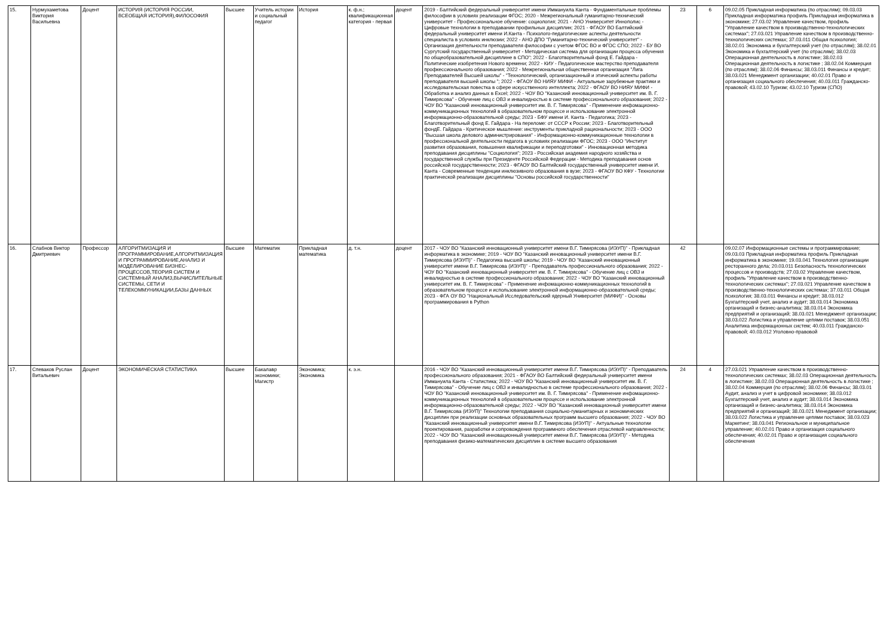| 15. | Нурмухаметова Виктория Васильевна | Доцент | ИСТОРИЯ (ИСТОРИЯ РОССИИ, ВСЕОБЩАЯ ИСТОРИЯ),ФИЛОСОФИЯ | Высшее | Учитель истории и социальный педагог | История | к. ф.н.; квалификационная категория - первая | доцент | 2019 - Балтийский федеральный университет имени Иммануила Канта - Фундаментальные проблемы философии в условиях реализации ФГОС; 2020 - Межрегиональный гуманитарно-технический университет - Профессиональное обучение: социология; 2021 - АНО Университет Иннополис - Цифровые технологии в преподавании профильных дисциплин; 2021 - ФГАОУ ВО Балтийский федеральный университет имени И.Канта - Психолого-педагогические аспекты деятельности специалиста в условиях инклюзии; 2022 - АНО ДПО "Гуманитарно-технический университет" - Организация деятельности преподавателя философии с учетом ФГОС ВО и ФГОС СПО; 2022 - БУ ВО Сургутский государственный университет - Методическая система для организации процесса обучения по общеобразовательной дисциплине в СПО"; 2022 - Благотворительный фонд Е. Гайдара - Политические изобретения Нового времени; 2022 - КИУ - Педагогическое мастерство преподавателя профкессионального образования; 2022 - Межрегиональная общественная организация "Лига Преподавателей Высшей школы" - "Технологический, организационный и этический аспекты работы преподавателя высшей школы "; 2022 - ФГАОУ ВО НИЯУ МИФИ - Актуальные зарубежные практики и исследовательская повестка в сфере искусственного интеллекта; 2022 - ФГАОУ ВО НИЯУ МИФИ - Обработка и анализ данных в Excel; 2022 - ЧОУ ВО "Казанский инновационный университет им. В. Г. Тимирясова" - Обучение лиц с ОВЗ и инвалидностью в системе профессионального образования; 2022 - ЧОУ ВО "Казанский инновационный университет им. В. Г. Тимирясова" - Применение инфомационно-коммуникационных технологий в образовательном процессе и использование электронной информационно-образовательной среды; 2023 - БФУ имени И. Канта - Педагогика; 2023 - Благотворительный фонд Е. Гайдара - На переломе: от СССР к России; 2023 - Благотворительный фондЕ. Гайдара - Критическое мышление: инструменты прикладной рациональности; 2023 - ООО "Высшая школа делового администрирования" - Информационно-коммуникационные технологии в профессиональной деятельности педагога в условиях реализации ФГОС; 2023 - ООО "Институт развития образования, повышения квалификации и переподготовки" - Инновационная методика преподавания дисциплины "Социология"; 2023 - Российская академия народного хозяйства и государственной службы при Президенте Российской Федерации - Методика преподавания основ российской государственности; 2023 - ФГАОУ ВО Балтийский государственный университет имени И. Канта - Современные тенденции инклюзивного образования в вузе; 2023 - ФГАОУ ВО КФУ - Технологии практической реализации дисциплины "Основы российской государственности" | 23 | 6 | 09.02.05 Прикладная информатика (по отраслям); 09.03.03 Прикладная информатика профиль Прикладная информатика в экономике; 27.03.02 Управление качеством, профиль "Управление качеством в производственно-технологических системах"; 27.03.021 Управление качеством в производственно-технологических системах; 37.03.011 Общая психология; 38.02.01 Экономика и бухгалтерский учет (по отраслям); 38.02.01 Экономика и бухгалтерский учет (по отраслям); 38.02.03 Операционная деятельность в логистике; 38.02.03 Операционная деятельность в логистике ; 38.02.04 Коммерция (по отраслям); 38.02.06 Финансы; 38.03.011 Финансы и кредит; 38.03.021 Менеджмент организации; 40.02.01 Право и организация социального обеспечения; 40.03.011 Гражданско-правовой; 43.02.10 Туризм; 43.02.10 Туризм (СПО) |
| 16. | Слабнов Виктор Дмитриевич | Профессор | АЛГОРИТМИЗАЦИЯ И ПРОГРАММИРОВАНИЕ,АЛГОРИТМИЗАЦИЯ И ПРОГРАММИРОВАНИЕ,АНАЛИЗ И МОДЕЛИРОВАНИЕ БИЗНЕС-ПРОЦЕССОВ,ТЕОРИЯ СИСТЕМ И СИСТЕМНЫЙ АНАЛИЗ,ВЫЧИСЛИТЕЛЬНЫЕ СИСТЕМЫ, СЕТИ И ТЕЛЕКОММУНИКАЦИИ,БАЗЫ ДАННЫХ | Высшее | Математик | Прикладная математика | д. т.н. | доцент | 2017 - ЧОУ ВО "Казанский инновационный университет имени В.Г. Тимирясова (ИЭУП)" - Прикладная информатика в экономике; 2019 - ЧОУ ВО "Казанский инновационный университет имени В.Г. Тимирясова (ИЭУП)" - Педагогика высшей школы; 2019 - ЧОУ ВО "Казанский инновационный университет имени В.Г. Тимирясова (ИЭУП)" - Преподаватель профессионального образования; 2022 - ЧОУ ВО "Казанский инновационный университет им. В. Г. Тимирясова" - Обучение лиц с ОВЗ и инвалидностью в системе профессионального образования; 2022 - ЧОУ ВО "Казанский инновационный университет им. В. Г. Тимирясова" - Применение инфомационно-коммуникационных технологий в образовательном процессе и использование электронной информационно-образовательной среды; 2023 - ФГА ОУ ВО "Национальный Исследовательский ядерный Университет (МИФИ)" - Основы программирования в Python | 42 | | 09.02.07 Информационные системы и программирование; 09.03.03 Прикладная информатика профиль Прикладная информатика в экономике; 19.03.041 Технология организации ресторанного дела; 20.03.011 Безопасность технологических процессов и производств; 27.03.02 Управление качеством, профиль "Управление качеством в производственно-технологических системах"; 27.03.021 Управление качеством в производственно-технологических системах; 37.03.011 Общая психология; 38.03.011 Финансы и кредит; 38.03.012 Бухгалтерский учет, анализ и аудит; 38.03.014 Экономика организаций и бизнес-аналитика; 38.03.014 Экономика предприятий и организаций; 38.03.021 Менеджмент организации; 38.03.022 Логистика и управление цепями поставок; 38.03.051 Аналитика информационных систем; 40.03.011 Гражданско-правовой; 40.03.012 Уголовно-правовой |
| 17. | Спеваков Руслан Витальевич | Доцент | ЭКОНОМИЧЕСКАЯ СТАТИСТИКА | Высшее | Бакалавр экономики; Магистр | Экономика; Экономика | к. э.н. | | 2016 - ЧОУ ВО "Казанский инновационный университет имени В.Г. Тимирясова (ИЭУП)" - Преподаватель профессионального образования; 2021 - ФГАОУ ВО Балтийский федеральный университет имени Иммануила Канта - Статистика; 2022 - ЧОУ ВО "Казанский инновационный университет им. В. Г. Тимирясова" - Обучение лиц с ОВЗ и инвалидностью в системе профессионального образования; 2022 - ЧОУ ВО "Казанский инновационный университет им. В. Г. Тимирясова" - Применение инфомационно-коммуникационных технологий в образовательном процессе и использование электронной информационно-образовательной среды; 2022 - ЧОУ ВО "Казанский инновационный университет имени В.Г. Тимирясова (ИЭУП)" Технологии преподавания социально-гуманитарных и экономических дисциплин при реализации основных образовательных программ высшего образования; 2022 - ЧОУ ВО "Казанский инновационный университет имени В.Г. Тимирясова (ИЭУП)" - Актуальные технологии проектирования, разработки и сопровождения программного обеспечения отраслевой направленности; 2022 - ЧОУ ВО "Казанский инновационный университет имени В.Г. Тимирясова (ИЭУП)" - Методика преподавания физико-математических дисциплин в системе высшего образования | 24 | 4 | 27.03.021 Управление качеством в производственно-технологических системах; 38.02.03 Операционная деятельность в логистике; 38.02.03 Операционная деятельность в логистике ; 38.02.04 Коммерция (по отраслям); 38.02.06 Финансы; 38.03.01 Аудит, анализ и учет в цифровой экономике; 38.03.012 Бухгалтерский учет, анализ и аудит; 38.03.014 Экономика организаций и бизнес-аналитика; 38.03.014 Экономика предприятий и организаций; 38.03.021 Менеджмент организации; 38.03.022 Логистика и управление цепями поставок; 38.03.023 Маркетинг; 38.03.041 Региональное и муниципальное управление; 40.02.01 Право и организация социального обеспечения; 40.02.01 Право и организация социального обеспечения |